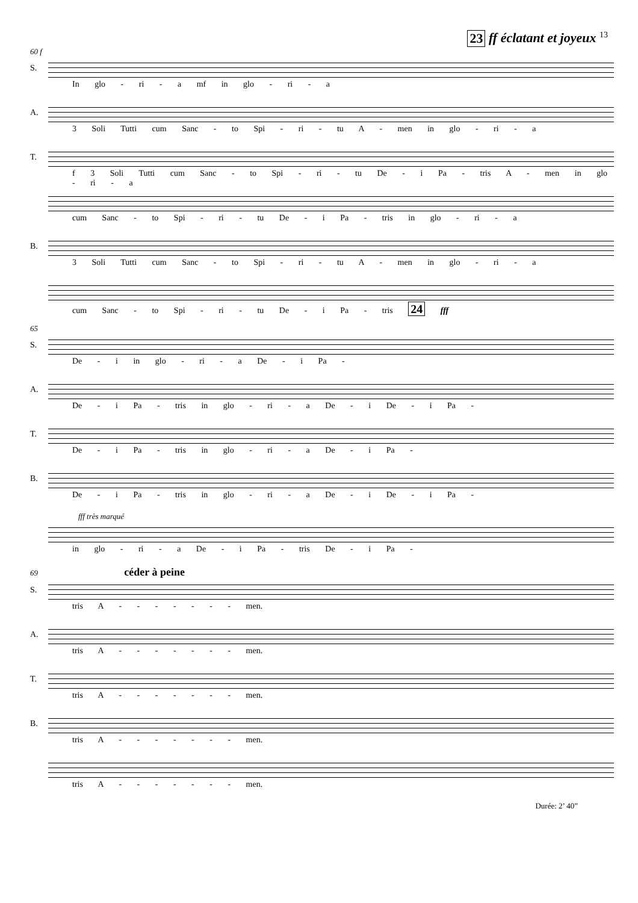23 ff éclatant et joyeux 13
60 f
S.
In glo - ri - a mf in glo - ri - a
A.
3 Soli Tutti cum Sanc - to Spi - ri - tu A - men in glo - ri - a
T.
f 3 Soli Tutti cum Sanc - to Spi - ri - tu De - i Pa - tris A - men in glo - ri - a
cum Sanc - to Spi - ri - tu De - i Pa - tris in glo - ri - a
B.
3 Soli Tutti cum Sanc - to Spi - ri - tu A - men in glo - ri - a
cum Sanc - to Spi - ri - tu De - i Pa - tris 24 fff
65
S.
De - i in glo - ri - a De - i Pa -
A.
De - i Pa - tris in glo - ri - a De - i De - i Pa -
T.
De - i Pa - tris in glo - ri - a De - i Pa -
B.
De - i Pa - tris in glo - ri - a De - i De - i Pa -
fff très marqué
in glo - ri - a De - i Pa - tris De - i Pa -
69 céder à peine
S.
tris A - - - - - - - men.
A.
tris A - - - - - - - men.
T.
tris A - - - - - - - men.
B.
tris A - - - - - - - men.
tris A - - - - - - - men.
Durée: 2’ 40”